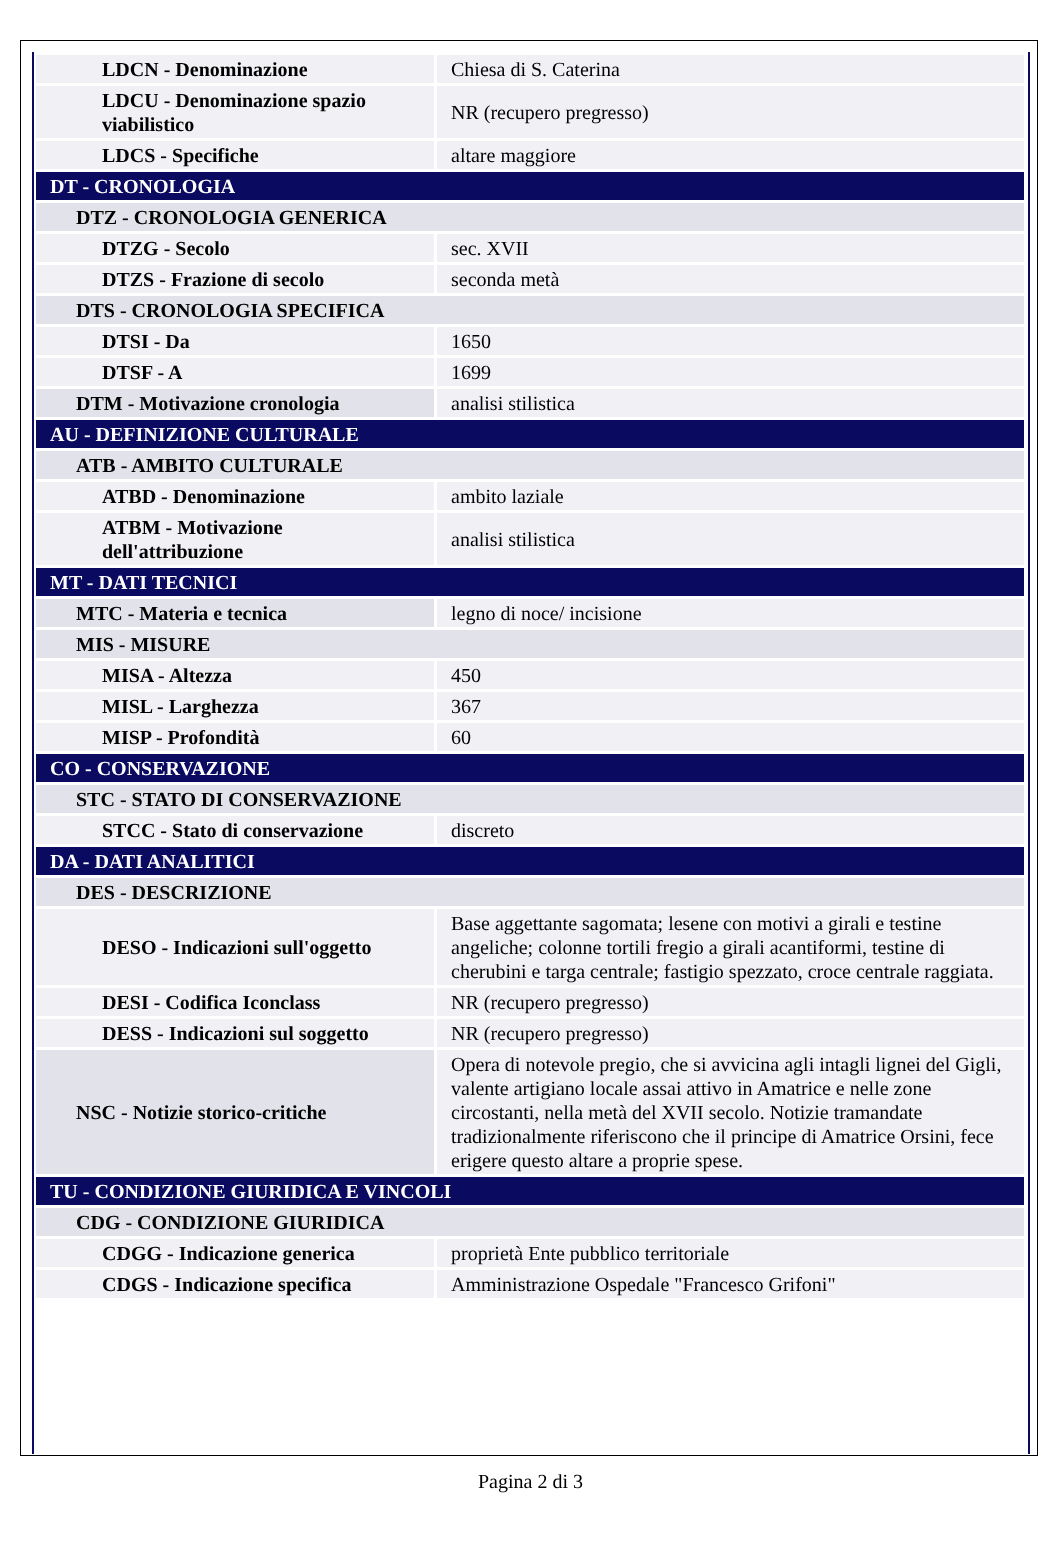| LDCN - Denominazione | Chiesa di S. Caterina |
| LDCU - Denominazione spazio viabilistico | NR (recupero pregresso) |
| LDCS - Specifiche | altare maggiore |
| DT - CRONOLOGIA | |
| DTZ - CRONOLOGIA GENERICA | |
| DTZG - Secolo | sec. XVII |
| DTZS - Frazione di secolo | seconda metà |
| DTS - CRONOLOGIA SPECIFICA | |
| DTSI - Da | 1650 |
| DTSF - A | 1699 |
| DTM - Motivazione cronologia | analisi stilistica |
| AU - DEFINIZIONE CULTURALE | |
| ATB - AMBITO CULTURALE | |
| ATBD - Denominazione | ambito laziale |
| ATBM - Motivazione dell'attribuzione | analisi stilistica |
| MT - DATI TECNICI | |
| MTC - Materia e tecnica | legno di noce/ incisione |
| MIS - MISURE | |
| MISA - Altezza | 450 |
| MISL - Larghezza | 367 |
| MISP - Profondità | 60 |
| CO - CONSERVAZIONE | |
| STC - STATO DI CONSERVAZIONE | |
| STCC - Stato di conservazione | discreto |
| DA - DATI ANALITICI | |
| DES - DESCRIZIONE | |
| DESO - Indicazioni sull'oggetto | Base aggettante sagomata; lesene con motivi a girali e testine angeliche; colonne tortili fregio a girali acantiformi, testine di cherubini e targa centrale; fastigio spezzato, croce centrale raggiata. |
| DESI - Codifica Iconclass | NR (recupero pregresso) |
| DESS - Indicazioni sul soggetto | NR (recupero pregresso) |
| NSC - Notizie storico-critiche | Opera di notevole pregio, che si avvicina agli intagli lignei del Gigli, valente artigiano locale assai attivo in Amatrice e nelle zone circostanti, nella metà del XVII secolo. Notizie tramandate tradizionalmente riferiscono che il principe di Amatrice Orsini, fece erigere questo altare a proprie spese. |
| TU - CONDIZIONE GIURIDICA E VINCOLI | |
| CDG - CONDIZIONE GIURIDICA | |
| CDGG - Indicazione generica | proprietà Ente pubblico territoriale |
| CDGS - Indicazione specifica | Amministrazione Ospedale "Francesco Grifoni" |
Pagina 2 di 3